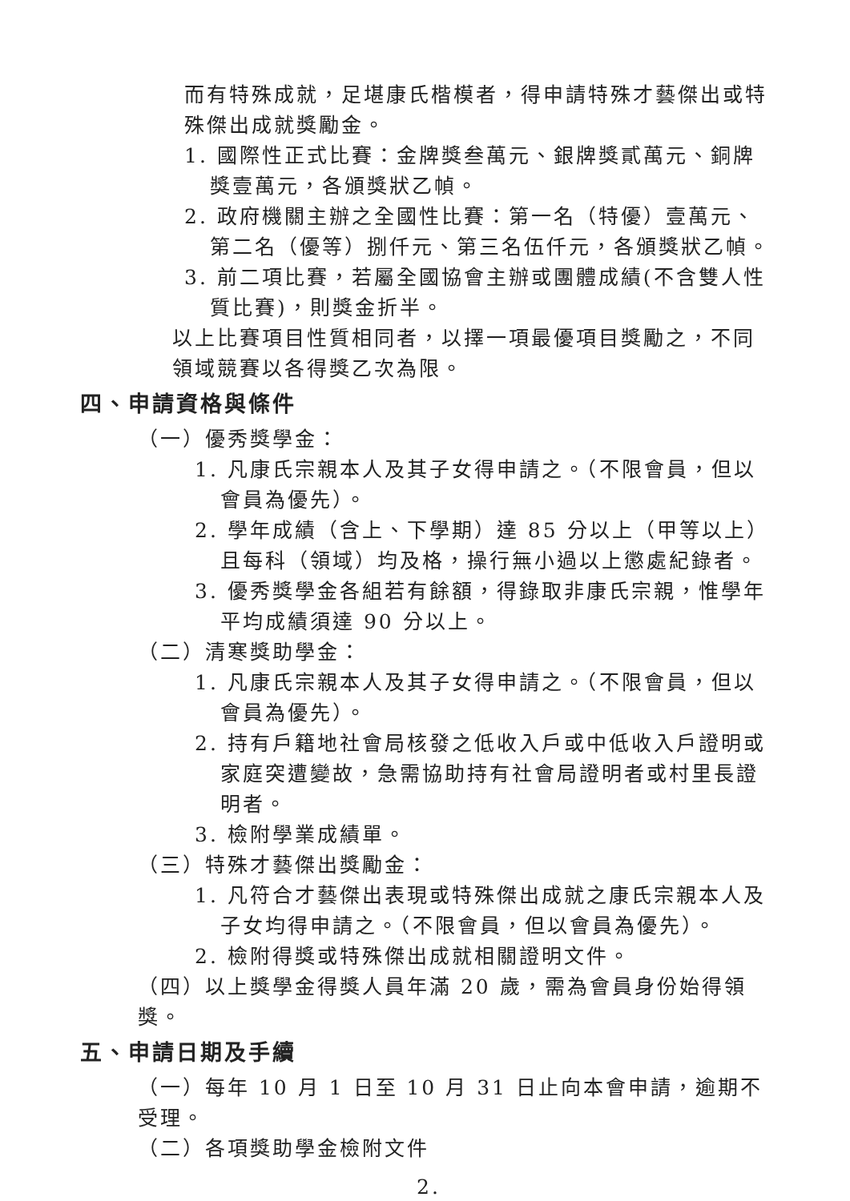而有特殊成就，足堪康氏楷模者，得申請特殊才藝傑出或特殊傑出成就獎勵金。
1. 國際性正式比賽：金牌獎叁萬元、銀牌獎貳萬元、銅牌獎壹萬元，各頒獎狀乙幀。
2. 政府機關主辦之全國性比賽：第一名（特優）壹萬元、第二名（優等）捌仟元、第三名伍仟元，各頒獎狀乙幀。
3. 前二項比賽，若屬全國協會主辦或團體成績(不含雙人性質比賽)，則獎金折半。
以上比賽項目性質相同者，以擇一項最優項目獎勵之，不同領域競賽以各得獎乙次為限。
四、申請資格與條件
（一）優秀獎學金：
1. 凡康氏宗親本人及其子女得申請之。（不限會員，但以會員為優先）。
2. 學年成績（含上、下學期）達 85 分以上（甲等以上）且每科（領域）均及格，操行無小過以上懲處紀錄者。
3. 優秀獎學金各組若有餘額，得錄取非康氏宗親，惟學年平均成績須達 90 分以上。
（二）清寒獎助學金：
1. 凡康氏宗親本人及其子女得申請之。（不限會員，但以會員為優先）。
2. 持有戶籍地社會局核發之低收入戶或中低收入戶證明或家庭突遭變故，急需協助持有社會局證明者或村里長證明者。
3. 檢附學業成績單。
（三）特殊才藝傑出獎勵金：
1. 凡符合才藝傑出表現或特殊傑出成就之康氏宗親本人及子女均得申請之。（不限會員，但以會員為優先）。
2. 檢附得獎或特殊傑出成就相關證明文件。
（四）以上獎學金得獎人員年滿 20 歲，需為會員身份始得領獎。
五、申請日期及手續
（一）每年 10 月 1 日至 10 月 31 日止向本會申請，逾期不受理。
（二）各項獎助學金檢附文件
2.